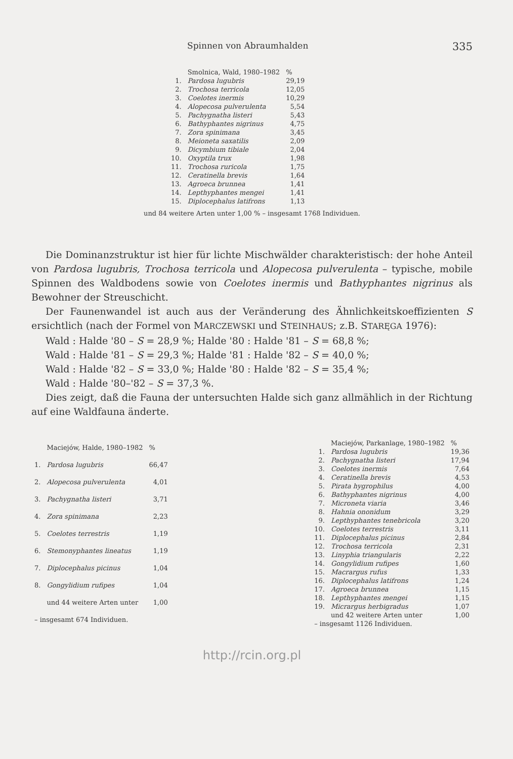Spinnen von Abraumhalden 335
| | Smolnica, Wald, 1980–1982 | % |
| 1. | Pardosa lugubris | 29,19 |
| 2. | Trochosa terricola | 12,05 |
| 3. | Coelotes inermis | 10,29 |
| 4. | Alopecosa pulverulenta | 5,54 |
| 5. | Pachygnatha listeri | 5,43 |
| 6. | Bathyphantes nigrinus | 4,75 |
| 7. | Zora spinimana | 3,45 |
| 8. | Meioneta saxatilis | 2,09 |
| 9. | Dicymbium tibiale | 2,04 |
| 10. | Oxyptila trux | 1,98 |
| 11. | Trochosa ruricola | 1,75 |
| 12. | Ceratinella brevis | 1,64 |
| 13. | Agroeca brunnea | 1,41 |
| 14. | Lepthyphantes mengei | 1,41 |
| 15. | Diplocephalus latifrons | 1,13 |
und 84 weitere Arten unter 1,00 % – insgesamt 1768 Individuen.
Die Dominanzstruktur ist hier für lichte Mischwälder charakteristisch: der hohe Anteil von Pardosa lugubris, Trochosa terricola und Alopecosa pulverulenta – typische, mobile Spinnen des Waldbodens sowie von Coelotes inermis und Bathyphantes nigrinus als Bewohner der Streuschicht.
Der Faunenwandel ist auch aus der Veränderung des Ähnlichkeitskoeffizienten S ersichtlich (nach der Formel von MARCZEWSKI und STEINHAUS; z.B. STARĘGA 1976):
Wald : Halde '80 – S = 28,9 %; Halde '80 : Halde '81 – S = 68,8 %;
Wald : Halde '81 – S = 29,3 %; Halde '81 : Halde '82 – S = 40,0 %;
Wald : Halde '82 – S = 33,0 %; Halde '80 : Halde '82 – S = 35,4 %;
Wald : Halde '80–'82 – S = 37,3 %.
Dies zeigt, daß die Fauna der untersuchten Halde sich ganz allmählich in der Richtung auf eine Waldfauna änderte.
| | Maciejów, Halde, 1980–1982 | % |
| 1. | Pardosa lugubris | 66,47 |
| 2. | Alopecosa pulverulenta | 4,01 |
| 3. | Pachygnatha listeri | 3,71 |
| 4. | Zora spinimana | 2,23 |
| 5. | Coelotes terrestris | 1,19 |
| 6. | Stemonyphantes lineatus | 1,19 |
| 7. | Diplocephalus picinus | 1,04 |
| 8. | Gongylidium rufipes | 1,04 |
| | und 44 weitere Arten unter | 1,00 |
| – insgesamt 674 Individuen. | | |
| | Maciejów, Parkanlage, 1980–1982 | % |
| 1. | Pardosa lugubris | 19,36 |
| 2. | Pachygnatha listeri | 17,94 |
| 3. | Coelotes inermis | 7,64 |
| 4. | Ceratinella brevis | 4,53 |
| 5. | Pirata hygrophilus | 4,00 |
| 6. | Bathyphantes nigrinus | 4,00 |
| 7. | Microneta viaria | 3,46 |
| 8. | Hahnia ononidum | 3,29 |
| 9. | Lepthyphantes tenebricola | 3,20 |
| 10. | Coelotes terrestris | 3,11 |
| 11. | Diplocephalus picinus | 2,84 |
| 12. | Trochosa terricola | 2,31 |
| 13. | Linyphia triangularis | 2,22 |
| 14. | Gongylidium rufipes | 1,60 |
| 15. | Macrargus rufus | 1,33 |
| 16. | Diplocephalus latifrons | 1,24 |
| 17. | Agroeca brunnea | 1,15 |
| 18. | Lepthyphantes mengei | 1,15 |
| 19. | Micrargus herbigradus | 1,07 |
| | und 42 weitere Arten unter | 1,00 |
| – insgesamt 1126 Individuen. | | |
http://rcin.org.pl